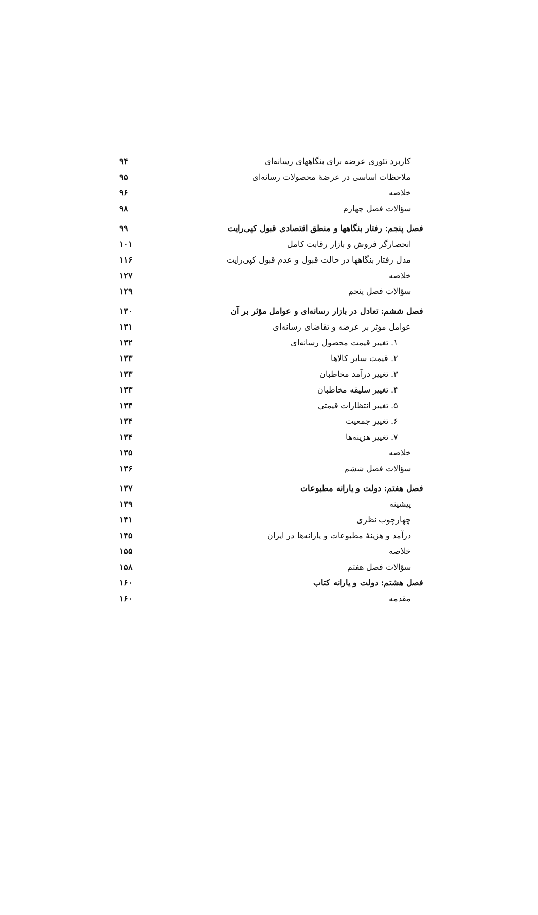کاربرد تئوری عرضه برای بنگاههای رسانه‌ای ۹۴
ملاحظات اساسی در عرضهٔ محصولات رسانه‌ای ۹۵
خلاصه ۹۶
سؤالات فصل چهارم ۹۸
فصل پنجم: رفتار بنگاهها و منطق اقتصادی قبول کپی‌رایت ۹۹
انحصارگر فروش و بازار رقابت کامل ۱۰۱
مدل رفتار بنگاهها در حالت قبول و عدم قبول کپی‌رایت ۱۱۶
خلاصه ۱۲۷
سؤالات فصل پنجم ۱۲۹
فصل ششم: تعادل در بازار رسانه‌ای و عوامل مؤثر بر آن ۱۳۰
عوامل مؤثر بر عرضه و تقاضای رسانه‌ای ۱۳۱
۱. تغییر قیمت محصول رسانه‌ای ۱۳۲
۲. قیمت سایر کالاها ۱۳۳
۳. تغییر درآمد مخاطبان ۱۳۳
۴. تغییر سلیقه مخاطبان ۱۳۳
۵. تغییر انتظارات قیمتی ۱۳۴
۶. تغییر جمعیت ۱۳۴
۷. تغییر هزینه‌ها ۱۳۴
خلاصه ۱۳۵
سؤالات فصل ششم ۱۳۶
فصل هفتم: دولت و یارانه مطبوعات ۱۳۷
پیشینه ۱۳۹
چهارچوب نظری ۱۴۱
درآمد و هزینهٔ مطبوعات و یارانه‌ها در ایران ۱۴۵
خلاصه ۱۵۵
سؤالات فصل هفتم ۱۵۸
فصل هشتم: دولت و یارانه کتاب ۱۶۰
مقدمه ۱۶۰